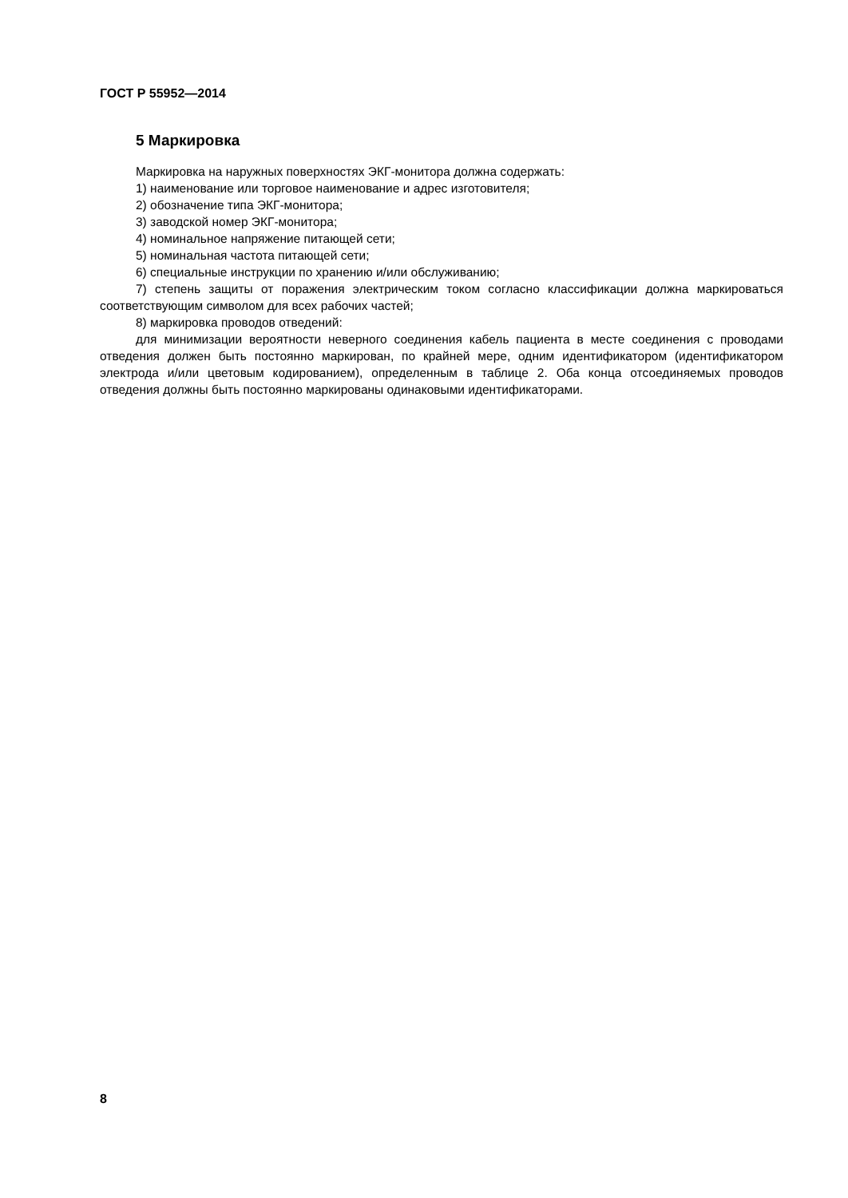ГОСТ Р 55952—2014
5 Маркировка
Маркировка на наружных поверхностях ЭКГ-монитора должна содержать:
1) наименование или торговое наименование и адрес изготовителя;
2) обозначение типа ЭКГ-монитора;
3) заводской номер ЭКГ-монитора;
4) номинальное напряжение питающей сети;
5) номинальная частота питающей сети;
6) специальные инструкции по хранению и/или обслуживанию;
7) степень защиты от поражения электрическим током согласно классификации должна маркироваться соответствующим символом для всех рабочих частей;
8) маркировка проводов отведений:
для минимизации вероятности неверного соединения кабель пациента в месте соединения с проводами отведения должен быть постоянно маркирован, по крайней мере, одним идентификатором (идентификатором электрода и/или цветовым кодированием), определенным в таблице 2. Оба конца отсоединяемых проводов отведения должны быть постоянно маркированы одинаковыми идентификаторами.
8